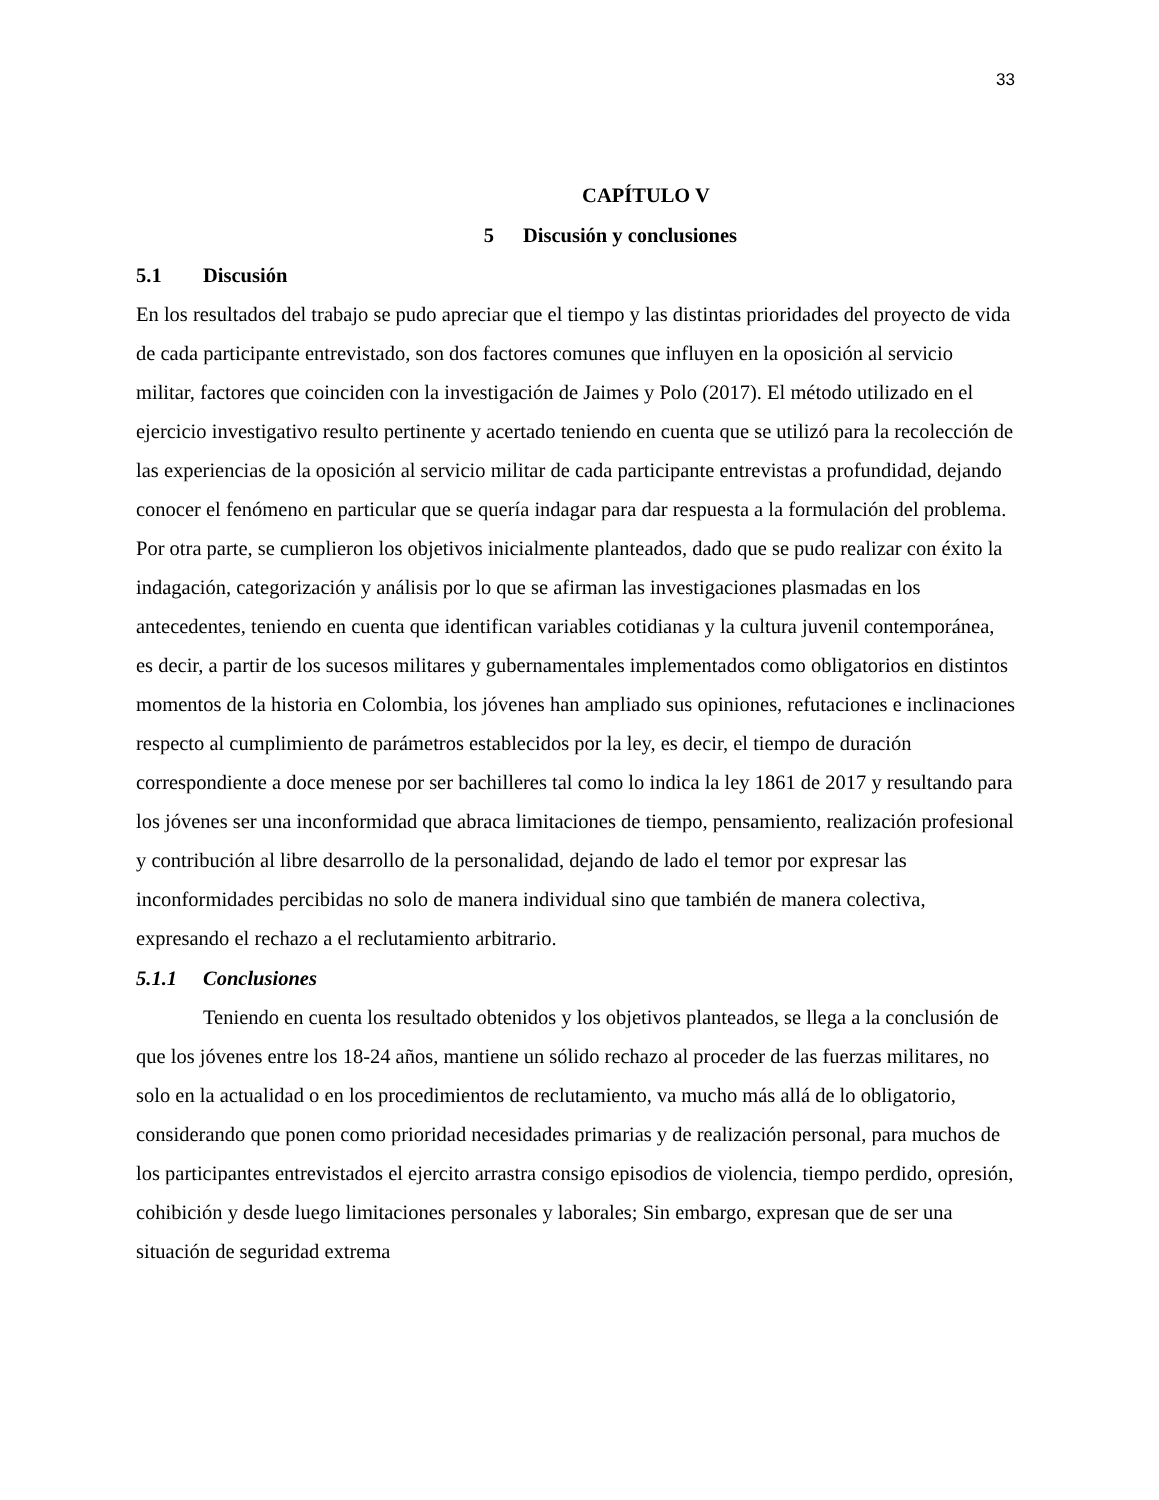33
CAPÍTULO V
5 Discusión y conclusiones
5.1 Discusión
En los resultados del trabajo se pudo apreciar que el tiempo y las distintas prioridades del proyecto de vida de cada participante entrevistado, son dos factores comunes que influyen en la oposición al servicio militar, factores que coinciden con la investigación de Jaimes y Polo (2017). El método utilizado en el ejercicio investigativo resulto pertinente y acertado teniendo en cuenta que se utilizó para la recolección de las experiencias de la oposición al servicio militar de cada participante entrevistas a profundidad, dejando conocer el fenómeno en particular que se quería indagar para dar respuesta a la formulación del problema. Por otra parte, se cumplieron los objetivos inicialmente planteados, dado que se pudo realizar con éxito la indagación, categorización y análisis por lo que se afirman las investigaciones plasmadas en los antecedentes, teniendo en cuenta que identifican variables cotidianas y la cultura juvenil contemporánea, es decir, a partir de los sucesos militares y gubernamentales implementados como obligatorios en distintos momentos de la historia en Colombia, los jóvenes han ampliado sus opiniones, refutaciones e inclinaciones respecto al cumplimiento de parámetros establecidos por la ley, es decir, el tiempo de duración correspondiente a doce menese por ser bachilleres tal como lo indica la ley 1861 de 2017 y resultando para los jóvenes ser una inconformidad que abraca limitaciones de tiempo, pensamiento, realización profesional y contribución al libre desarrollo de la personalidad, dejando de lado el temor por expresar las inconformidades percibidas no solo de manera individual sino que también de manera colectiva, expresando el rechazo a el reclutamiento arbitrario.
5.1.1 Conclusiones
Teniendo en cuenta los resultado obtenidos y los objetivos planteados, se llega a la conclusión de que los jóvenes entre los 18-24 años, mantiene un sólido rechazo al proceder de las fuerzas militares, no solo en la actualidad o en los procedimientos de reclutamiento, va mucho más allá de lo obligatorio, considerando que ponen como prioridad necesidades primarias y de realización personal, para muchos de los participantes entrevistados el ejercito arrastra consigo episodios de violencia, tiempo perdido, opresión, cohibición y desde luego limitaciones personales y laborales; Sin embargo, expresan que de ser una situación de seguridad extrema